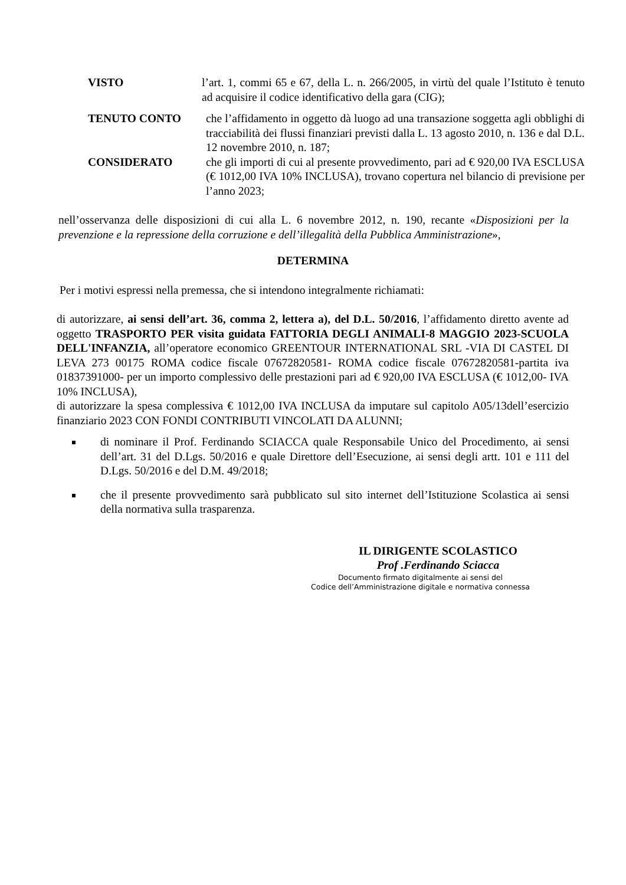VISTO l’art. 1, commi 65 e 67, della L. n. 266/2005, in virtù del quale l’Istituto è tenuto ad acquisire il codice identificativo della gara (CIG);
TENUTO CONTO che l’affidamento in oggetto dà luogo ad una transazione soggetta agli obblighi di tracciabilità dei flussi finanziari previsti dalla L. 13 agosto 2010, n. 136 e dal D.L. 12 novembre 2010, n. 187;
CONSIDERATO che gli importi di cui al presente provvedimento, pari ad € 920,00 IVA ESCLUSA (€ 1012,00 IVA 10% INCLUSA), trovano copertura nel bilancio di previsione per l’anno 2023;
nell’osservanza delle disposizioni di cui alla L. 6 novembre 2012, n. 190, recante «Disposizioni per la prevenzione e la repressione della corruzione e dell’illegalità della Pubblica Amministrazione»,
DETERMINA
Per i motivi espressi nella premessa, che si intendono integralmente richiamati:
di autorizzare, ai sensi dell’art. 36, comma 2, lettera a), del D.L. 50/2016, l’affidamento diretto avente ad oggetto TRASPORTO PER visita guidata FATTORIA DEGLI ANIMALI-8 MAGGIO 2023-SCUOLA DELL'INFANZIA, all’operatore economico GREENTOUR INTERNATIONAL SRL -VIA DI CASTEL DI LEVA 273 00175 ROMA codice fiscale 07672820581- ROMA codice fiscale 07672820581-partita iva 01837391000- per un importo complessivo delle prestazioni pari ad € 920,00 IVA ESCLUSA (€ 1012,00- IVA 10% INCLUSA),
di autorizzare la spesa complessiva € 1012,00 IVA INCLUSA da imputare sul capitolo A05/13dell’esercizio finanziario 2023 CON FONDI CONTRIBUTI VINCOLATI DA ALUNNI;
di nominare il Prof. Ferdinando SCIACCA quale Responsabile Unico del Procedimento, ai sensi dell’art. 31 del D.Lgs. 50/2016 e quale Direttore dell’Esecuzione, ai sensi degli artt. 101 e 111 del D.Lgs. 50/2016 e del D.M. 49/2018;
che il presente provvedimento sarà pubblicato sul sito internet dell’Istituzione Scolastica ai sensi della normativa sulla trasparenza.
IL DIRIGENTE SCOLASTICO
Prof .Ferdinando Sciacca
Documento firmato digitalmente ai sensi del
Codice dell’Amministrazione digitale e normativa connessa